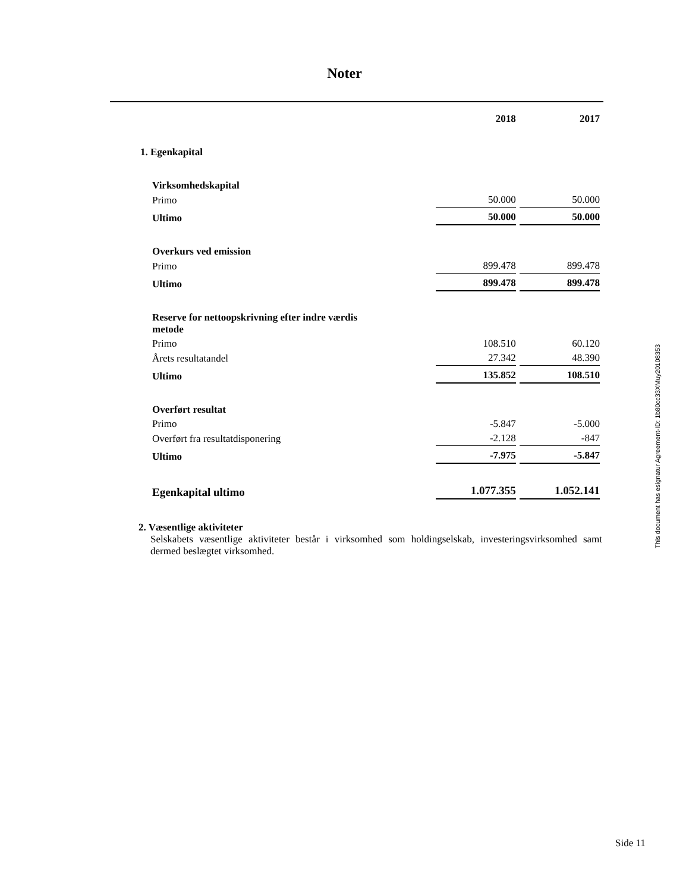Noter
| | 2018 | 2017 |
| 1. Egenkapital | | |
| Virksomhedskapital | | |
| Primo | 50.000 | 50.000 |
| Ultimo | 50.000 | 50.000 |
| Overkurs ved emission | | |
| Primo | 899.478 | 899.478 |
| Ultimo | 899.478 | 899.478 |
| Reserve for nettoopskrivning efter indre værdis metode | | |
| Primo | 108.510 | 60.120 |
| Årets resultatandel | 27.342 | 48.390 |
| Ultimo | 135.852 | 108.510 |
| Overført resultat | | |
| Primo | -5.847 | -5.000 |
| Overført fra resultatdisponering | -2.128 | -847 |
| Ultimo | -7.975 | -5.847 |
| Egenkapital ultimo | 1.077.355 | 1.052.141 |
2. Væsentlige aktiviteter
Selskabets væsentlige aktiviteter består i virksomhed som holdingselskab, investeringsvirksomhed samt dermed beslægtet virksomhed.
This document has esignatur Agreement-ID: 1b80cc33XMuy20108353
Side 11